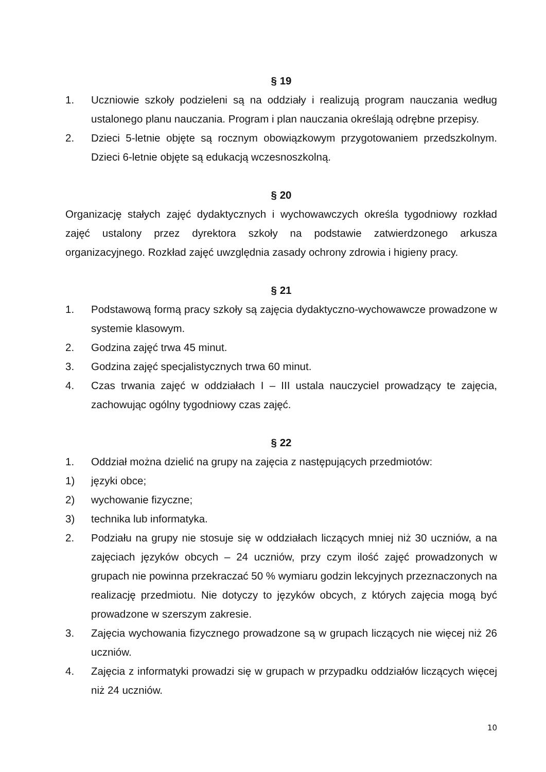§ 19
1. Uczniowie szkoły podzieleni są na oddziały i realizują program nauczania według ustalonego planu nauczania. Program i plan nauczania określają odrębne przepisy.
2. Dzieci 5-letnie objęte są rocznym obowiązkowym przygotowaniem przedszkolnym. Dzieci 6-letnie objęte są edukacją wczesnoszkolną.
§ 20
Organizację stałych zajęć dydaktycznych i wychowawczych określa tygodniowy rozkład zajęć ustalony przez dyrektora szkoły na podstawie zatwierdzonego arkusza organizacyjnego. Rozkład zajęć uwzględnia zasady ochrony zdrowia i higieny pracy.
§ 21
1. Podstawową formą pracy szkoły są zajęcia dydaktyczno-wychowawcze prowadzone w systemie klasowym.
2. Godzina zajęć trwa 45 minut.
3. Godzina zajęć specjalistycznych trwa 60 minut.
4. Czas trwania zajęć w oddziałach I – III ustala nauczyciel prowadzący te zajęcia, zachowując ogólny tygodniowy czas zajęć.
§ 22
1. Oddział można dzielić na grupy na zajęcia z następujących przedmiotów:
1) języki obce;
2) wychowanie fizyczne;
3) technika lub informatyka.
2. Podziału na grupy nie stosuje się w oddziałach liczących mniej niż 30 uczniów, a na zajęciach języków obcych – 24 uczniów, przy czym ilość zajęć prowadzonych w grupach nie powinna przekraczać 50 % wymiaru godzin lekcyjnych przeznaczonych na realizację przedmiotu. Nie dotyczy to języków obcych, z których zajęcia mogą być prowadzone w szerszym zakresie.
3. Zajęcia wychowania fizycznego prowadzone są w grupach liczących nie więcej niż 26 uczniów.
4. Zajęcia z informatyki prowadzi się w grupach w przypadku oddziałów liczących więcej niż 24 uczniów.
10